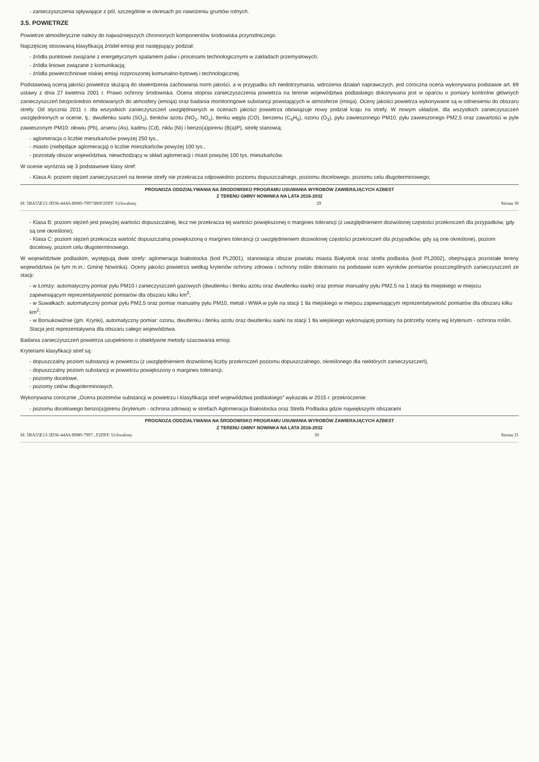- zanieczyszczenia spływające z pól, szczególnie w okresach po nawożeniu gruntów rolnych.
3.5. POWIETRZE
Powietrze atmosferyczne należy do najważniejszych chronionych komponentów środowiska przyrodniczego.
Najczęściej stosowaną klasyfikacją źródeł emisji jest następujący podział:
- źródła punktowe związane z energetycznym spalaniem paliw i procesami technologicznymi w zakładach przemysłowych;
- źródła liniowe związane z komunikacją;
- źródła powierzchniowe niskiej emisji rozproszonej komunalno-bytowej i technologicznej.
Podstawową oceną jakości powietrza służącą do stwierdzenia zachowania norm jakości, a w przypadku ich niedotrzymania, wdrożenia działań naprawczych, jest coroczna ocena wykonywana podstawie art. 89 ustawy z dnia 27 kwietnia 2001 r. Prawo ochrony środowiska. Ocena stopnia zanieczyszczenia powietrza na terenie województwa podlaskiego dokonywana jest w oparciu o pomiary kontrolne głównych zanieczyszczeń bezpośrednio emitowanych do atmosfery (emisja) oraz badania monitoringowe substancji powstających w atmosferze (imisja). Oceny jakości powietrza wykonywane są w odniesieniu do obszaru strefy. Od stycznia 2011 r. dla wszystkich zanieczyszczeń uwzględnianych w ocenach jakości powietrza obowiązuje nowy podział kraju na strefy. W nowym układzie, dla wszystkich zanieczyszczeń uwzględnionych w ocenie, tj.: dwutlenku siarki (SO<sub>2</sub>), tlenków azotu (NO<sub>2</sub>, NO<sub>x</sub>), tlenku węgla (CO), benzenu (C<sub>6</sub>H<sub>6</sub>), ozonu (O<sub>3</sub>), pyłu zawieszonego PM10, pyłu zawieszonego PM2,5 oraz zawartości w pyle zawieszonym PM10: ołowiu (Pb), arsenu (As), kadmu (Cd), niklu (Ni) i benzo(a)pirenu (B(a)P), strefę stanowią:
- aglomeracja o liczbie mieszkańców powyżej 250 tys.,
- miasto (niebędące aglomeracją) o liczbie mieszkańców powyżej 100 tys.,
- pozostały obszar województwa, niewchodzący w skład aglomeracji i miast powyżej 100 tys. mieszkańców.
W ocenie wyróżnia się 3 podstawowe klasy stref:
- Klasa A: poziom stężeń zanieczyszczeń na terenie strefy nie przekracza odpowiednio poziomu dopuszczalnego, poziomu docelowego, poziomu celu długoterminowego;
PROGNOZA ODDZIAŁYWANIA NA ŚRODOWISKO PROGRAMU USUWANIA WYROBÓW ZAWIERAJĄCYCH AZBEST
Z TERENU GMINY NOWINKA NA LATA 2016-2032
Id: 5BA55E13-3D36-44A6-B980-79973B0F2DFF. Uchwalony 29 Strona 30
- Klasa B: poziom stężeń jest powyżej wartości dopuszczalnej, lecz nie przekracza tej wartości powiększonej o margines tolerancji (z uwzględnieniem dozwolonej częstości przekroczeń dla przypadków, gdy są one określone);
- Klasa C: poziom stężeń przekracza wartość dopuszczalną powiększoną o margines tolerancji (z uwzględnieniem dozwolonej częstości przekroczeń dla przypadków, gdy są one określone), poziom docelowy, poziom celu długoterminowego.
W województwie podlaskim, występują dwie strefy: aglomeracja białostocka (kod PL2001), stanowiąca obszar powiatu miasta Białystok oraz strefa podlaska (kod PL2002), obejmująca pozostałe tereny województwa (w tym m.in.: Gminę Nowinka). Oceny jakości powietrza według kryteriów ochrony zdrowia i ochrony roślin dokonano na podstawie ocen wyników pomiarów poszczególnych zanieczyszczeń ze stacji:
- w Łomży: automatyczny pomiar pyłu PM10 i zanieczyszczeń gazowych (dwutlenku i tlenku azotu oraz dwutlenku siarki) oraz pomiar manualny pyłu PM2,5 na 1 stacji tła miejskiego w miejscu zapewniającym reprezentatywność pomiarów dla obszaru kilku km<sup>2</sup>;
- w Suwałkach: automatyczny pomiar pyłu PM2,5 oraz pomiar manualny pyłu PM10, metali i WWA w pyle na stacji 1 tła miejskiego w miejscu zapewniającym reprezentatywność pomiarów dla obszaru kilku km<sup>2</sup>;
- w Borsukowiźnie (gm. Krynki), automatyczny pomiar: ozonu, dwutlenku i tlenku azotu oraz dwutlenku siarki na stacji 1 tła wiejskiego wykonującej pomiary na potrzeby oceny wg kryterium - ochrona roślin. Stacja jest reprezentatywna dla obszaru całego województwa.
Badania zanieczyszczeń powietrza uzupełniono o obiektywne metody szacowania emisji.
Kryteriami klasyfikacji stref są:
- dopuszczalny poziom substancji w powietrzu (z uwzględnieniem dozwolonej liczby przekroczeń poziomu dopuszczalnego, określonego dla niektórych zanieczyszczeń),
- dopuszczalny poziom substancji w powietrzu powiększony o margines tolerancji,
- poziomy docelowe,
- poziomy celów długoterminowych.
Wykonywana corocznie „Ocena poziomów substancji w powietrzu i klasyfikacja stref województwa podlaskiego” wykazała w 2015 r. przekroczenie:
- poziomu docelowego benzo(a)pirenu (kryterium - ochrona zdrowia) w strefach Aglomeracja Białostocka oraz Strefa Podlaska gdzie największymi obszarami
PROGNOZA ODDZIAŁYWANIA NA ŚRODOWISKO PROGRAMU USUWANIA WYROBÓW ZAWIERAJĄCYCH AZBEST
Z TERENU GMINY NOWINKA NA LATA 2016-2032
Id: 5BA55E13-3D36-44A6-B980-7997...F2DFF. Uchwalony 30 Strona 31